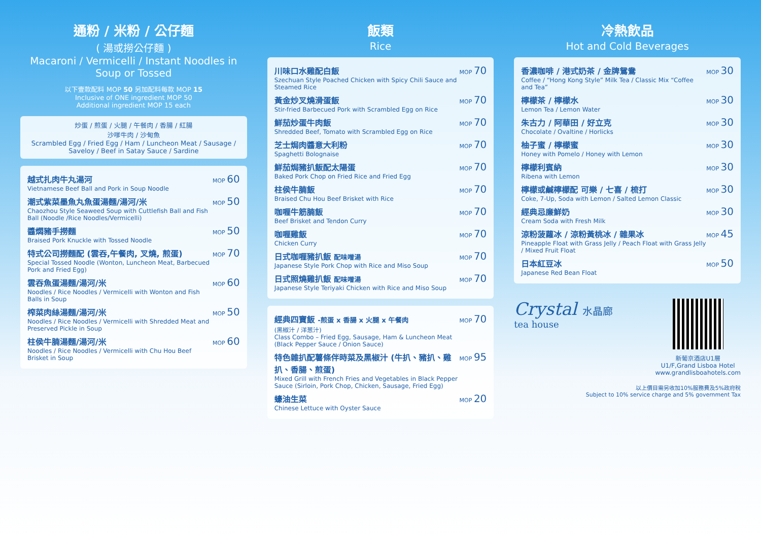通粉 / 米粉 / 公仔麵
( 湯或撈公仔麵 )
Macaroni / Vermicelli / Instant Noodles in Soup or Tossed
以下壹款配料 MOP 50 另加配料每款 MOP 15
Inclusive of ONE ingredient MOP 50
Additional ingredient MOP 15 each
炒蛋 / 煎蛋 / 火腿 / 午餐肉 / 香腸 / 紅腸
沙嗲牛肉 / 沙甸魚
Scrambled Egg / Fried Egg / Ham / Luncheon Meat / Sausage / Saveloy / Beef in Satay Sauce / Sardine
越式扎肉牛丸湯河
Vietnamese Beef Ball and Pork in Soup Noodle
MOP 60
潮式紫菜墨魚丸魚蛋湯麵/湯河/米
Chaozhou Style Seaweed Soup with Cuttlefish Ball and Fish Ball (Noodle /Rice Noodles/Vermicelli)
MOP 50
醬燜豬手撈麵
Braised Pork Knuckle with Tossed Noodle
MOP 50
特式公司撈麵配 (雲吞,午餐肉, 叉燒, 煎蛋)
Special Tossed Noodle (Wonton, Luncheon Meat, Barbecued Pork and Fried Egg)
MOP 70
雲吞魚蛋湯麵/湯河/米
Noodles / Rice Noodles / Vermicelli with Wonton and Fish Balls in Soup
MOP 60
榨菜肉絲湯麵/湯河/米
Noodles / Rice Noodles / Vermicelli with Shredded Meat and Preserved Pickle in Soup
MOP 50
柱侯牛腩湯麵/湯河/米
Noodles / Rice Noodles / Vermicelli with Chu Hou Beef Brisket in Soup
MOP 60
飯類
Rice
川味口水雞配白飯
Szechuan Style Poached Chicken with Spicy Chili Sauce and Steamed Rice
MOP 70
黃金炒叉燒滑蛋飯
Stir-fried Barbecued Pork with Scrambled Egg on Rice
MOP 70
鮮茄炒蛋牛肉飯
Shredded Beef, Tomato with Scrambled Egg on Rice
MOP 70
芝士焗肉醬意大利粉
Spaghetti Bolognaise
MOP 70
鮮茄焗豬扒飯配太陽蛋
Baked Pork Chop on Fried Rice and Fried Egg
MOP 70
柱侯牛腩飯
Braised Chu Hou Beef Brisket with Rice
MOP 70
咖喱牛筋腩飯
Beef Brisket and Tendon Curry
MOP 70
咖喱雞飯
Chicken Curry
MOP 70
日式咖喱豬扒飯 配味噌湯
Japanese Style Pork Chop with Rice and Miso Soup
MOP 70
日式照燒雞扒飯 配味噌湯
Japanese Style Teriyaki Chicken with Rice and Miso Soup
MOP 70
經典四寶飯 -煎蛋 x 香腸 x 火腿 x 午餐肉
(黑椒汁 / 洋葱汁)
Class Combo – Fried Egg, Sausage, Ham & Luncheon Meat (Black Pepper Sauce / Onion Sauce)
MOP 70
特色雜扒配薯條伴時菜及黑椒汁 (牛扒、豬扒、雞扒、香腸、煎蛋)
Mixed Grill with French Fries and Vegetables in Black Pepper Sauce (Sirloin, Pork Chop, Chicken, Sausage, Fried Egg)
MOP 95
蠔油生菜
Chinese Lettuce with Oyster Sauce
MOP 20
冷熱飲品
Hot and Cold Beverages
香濃咖啡 / 港式奶茶 / 金牌鴛鴦
Coffee / “Hong Kong Style” Milk Tea / Classic Mix “Coffee and Tea”
MOP 30
檸檬茶 / 檸檬水
Lemon Tea / Lemon Water
MOP 30
朱古力 / 阿華田 / 好立克
Chocolate / Ovaltine / Horlicks
MOP 30
柚子蜜 / 檸檬蜜
Honey with Pomelo / Honey with Lemon
MOP 30
檸檬利賓納
Ribena with Lemon
MOP 30
檸檬或鹹檸檬配 可樂 / 七喜 / 梳打
Coke, 7-Up, Soda with Lemon / Salted Lemon Classic
MOP 30
經典忌廉鮮奶
Cream Soda with Fresh Milk
MOP 30
涼粉菠蘿冰 / 涼粉黃桃冰 / 雜果冰
Pineapple Float with Grass Jelly / Peach Float with Grass Jelly / Mixed Fruit Float
MOP 45
日本紅豆冰
Japanese Red Bean Float
MOP 50
Crystal 水晶廊
tea house
新葡京酒店U1層
U1/F,Grand Lisboa Hotel
www.grandlisboahotels.com
以上價目需另收加10%服務費及5%政府稅
Subject to 10% service charge and 5% government Tax